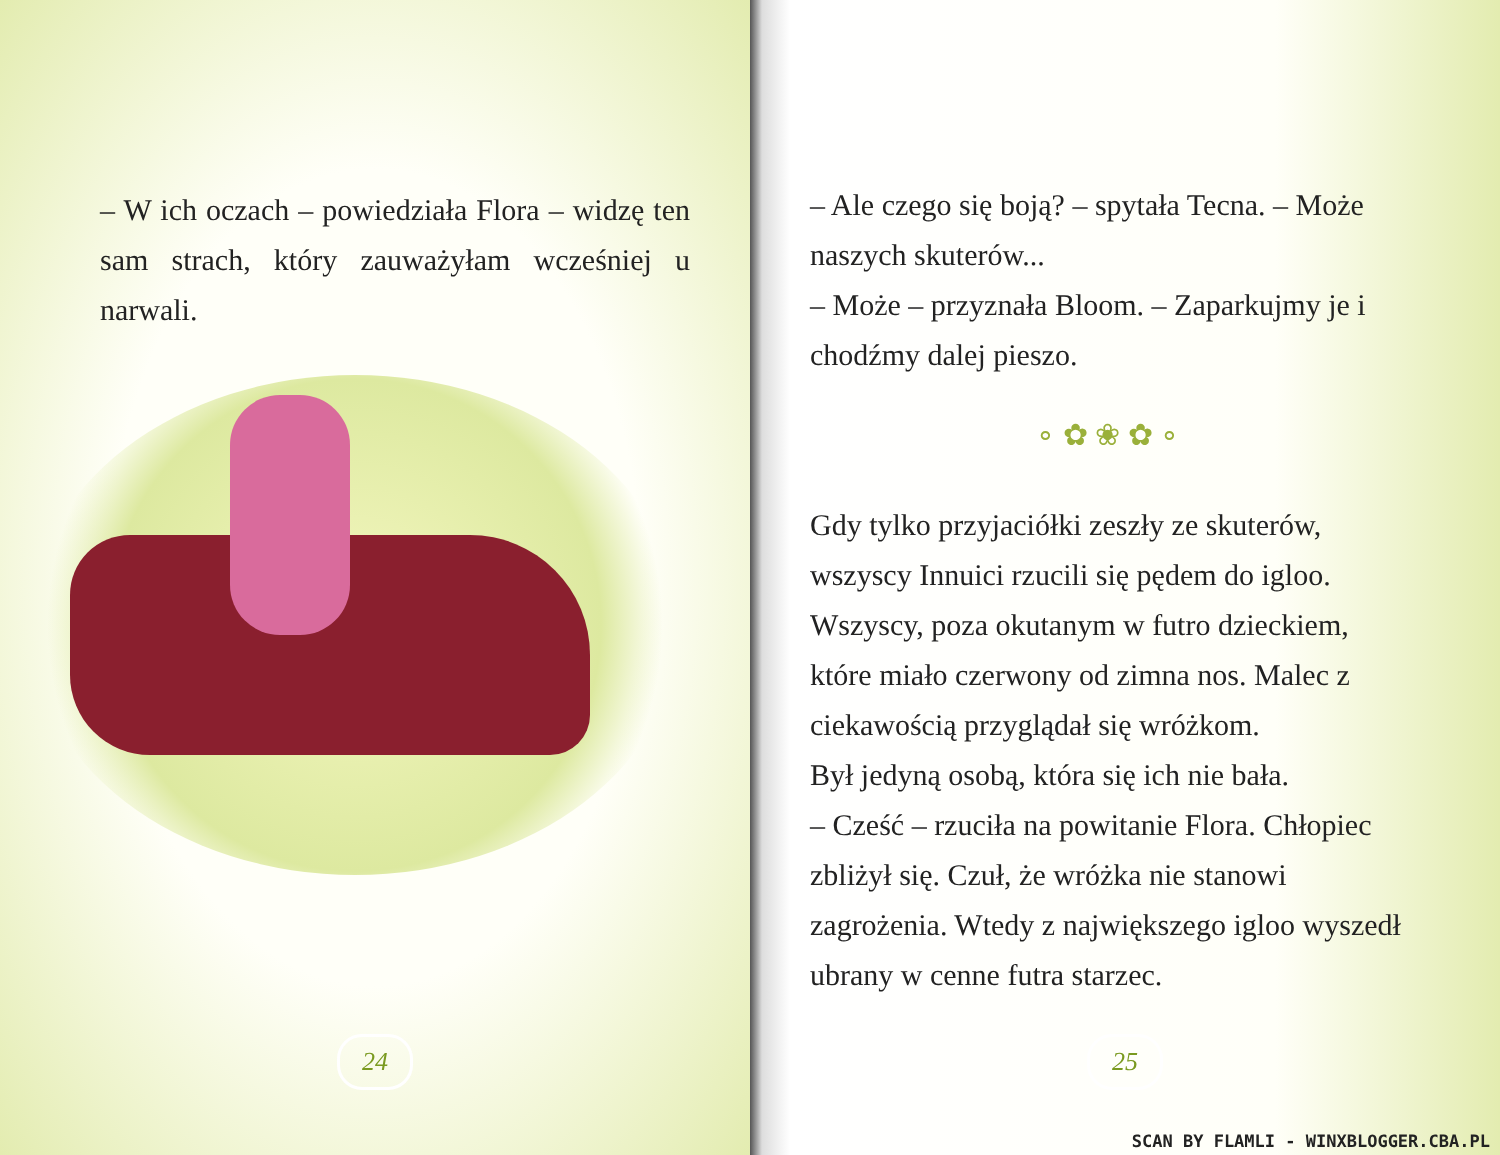– W ich oczach – powiedziała Flora – widzę ten sam strach, który zauważyłam wcześniej u narwali.
24
– Ale czego się boją? – spytała Tecna. – Może naszych skuterów...
– Może – przyznała Bloom. – Zaparkujmy je i chodźmy dalej pieszo.
∘ ✿ ❀ ✿ ∘
Gdy tylko przyjaciółki zeszły ze skuterów, wszyscy Innuici rzucili się pędem do igloo. Wszyscy, poza okutanym w futro dzieckiem, które miało czerwony od zimna nos. Malec z ciekawością przyglądał się wróżkom.
Był jedyną osobą, która się ich nie bała.
– Cześć – rzuciła na powitanie Flora. Chłopiec zbliżył się. Czuł, że wróżka nie stanowi zagrożenia. Wtedy z największego igloo wyszedł ubrany w cenne futra starzec.
25
SCAN BY FLAMLI - WINXBLOGGER.CBA.PL